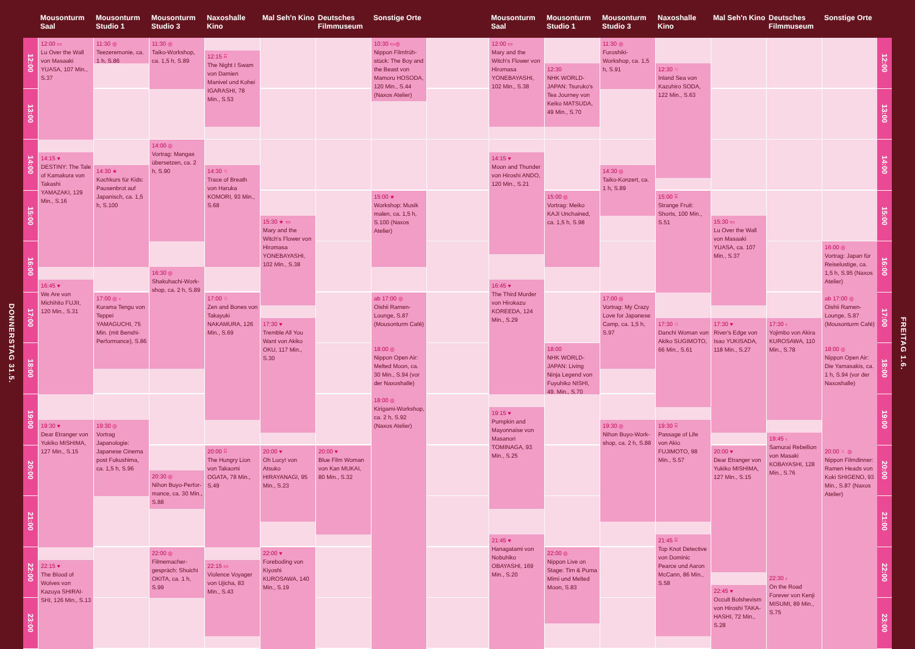Mousonturm Saal
Mousonturm Studio 1
Mousonturm Studio 3
Naxoshalle Kino
Mal Seh'n Kino
Deutsches Filmmuseum
Sonstige Orte
Mousonturm Saal
Mousonturm Studio 1
Mousonturm Studio 3
Naxoshalle Kino
Mal Seh'n Kino
Deutsches Filmmuseum
Sonstige Orte
DONNERSTAG 31.5.
12:00
13:00
14:00
15:00
16:00
17:00
18:00
19:00
20:00
21:00
22:00
23:00
12:00 ▭
Lu Over the Wall von Masaaki YUASA, 107 Min., S.37
14:15 ♥
DESTINY: The Tale of Kamakura von Takashi YAMAZAKI, 129 Min., S.16
16:45 ♥
We Are von Michihito FUJII, 120 Min., S.31
19:30 ♥
Dear Etranger von Yukiko MISHIMA, 127 Min., S.15
22:15 ♥
The Blood of Wolves von Kazuya SHIRAI­SHI, 126 Min., S.13
11:30 ◎
Teezeremonie, ca. 1 h, S.86
14:30 ★
Kochkurs für Kids: Pausenbrot auf Japanisch, ca. 1,5 h, S.100
17:00 ◎ ‹
Kurama Tengu von Teppei YAMAGUCHI, 75 Min. (mit Ben­shi-Performance), S.86
19:30 ◎
Vortrag Japanologie: Japanese Cinema post Fukushima, ca. 1,5 h, S.96
11:30 ◎
Taiko-Workshop, ca. 1,5 h, S.89
14:00 ◎
Vortrag: Mangas übersetzen, ca. 2 h, S.90
16:30 ◎
Shakuhachi-Work­shop, ca. 2 h, S.89
20:30 ◎
Nihon Buyo-Perfor­mance, ca. 30 Min., S.88
22:00 ◎
Filmemacher­gespräch: Shuichi OKITA, ca. 1 h, S.99
12:15 ⠿
The Night I Swam von Damien Manivel und Kohei IGARASHI, 78 Min., S.53
14:30 ⁙
Trace of Breath von Haruka KOMORI, 93 Min., S.68
17:00 ⁙
Zen and Bones von Takayuki NAKAMU­RA, 126 Min., S.69
20:00 ⠿
The Hungry Lion von Takaomi OGATA, 78 Min., S.49
22:15 ▭
Violence Voyager von Ujicha, 83 Min., S.43
15:30 ★ ▭
Mary and the Witch's Flower von Hiromasa YONEBAYASHI, 102 Min., S.38
17:30 ♥
Tremble All You Want von Akiko OKU, 117 Min., S.30
20:00 ♥
Oh Lucy! von Atsuko HIRAYANAGI, 95 Min., S.23
22:00 ♥
Foreboding von Kiyoshi KUROSAWA, 140 Min., S.19
20:00 ♥
Blue Film Woman von Kan MUKAI, 80 Min., S.32
10:30 ▭◎
Nippon Filmfrüh­stück: The Boy and the Beast von Mamoru HOSODA, 120 Min., S.44 (Naxos Atelier)
15:00 ★
Workshop: Musik malen, ca. 1,5 h, S.100 (Naxos Atelier)
ab 17:00 ◎
Oishii Ramen-Lounge, S.87 (Mousonturm Café)
18:00 ◎
Nippon Open Air: Melted Moon, ca. 30 Min., S.94 (vor der Naxoshalle)
18:00 ◎
Kirigami-Workshop, ca. 2 h, S.92 (Naxos Atelier)
12:00 ▭
Mary and the Witch's Flower von Hiromasa YONEBAYASHI, 102 Min., S.38
14:15 ♥
Moon and Thunder von Hiroshi ANDO, 120 Min., S.21
16:45 ♥
The Third Murder von Hirokazu KOREEDA, 124 Min., S.29
19:15 ♥
Pumpkin and Mayonnaise von Masanori TOMINAGA, 93 Min., S.25
21:45 ♥
Hanagatami von Nobuhiko OBAYASHI, 169 Min., S.20
12:30
NHK WORLD-JAPAN: Tsuruko's Tea Journey von Keiko MATSUDA, 49 Min., S.70
15:00 ◎
Vortrag: Meiko KAJI Unchained, ca. 1,5 h, S.98
18:00
NHK WORLD-JAPAN: Living Ninja Legend von Fuyuhiko NISHI, 49. Min., S.70
22:00 ◎
Nippon Live on Stage: Tim & Puma Mimi und Melted Moon, S.83
11:30 ◎
Furoshiki-Workshop, ca. 1,5 h, S.91
14:30 ◎
Taiko-Konzert, ca. 1 h, S.89
17:00 ◎
Vortrag: My Crazy Love for Japanese Camp, ca. 1,5 h, S.97
19:30 ◎
Nihon Buyo-Work­shop, ca. 2 h, S.88
12:30 ⁙
Inland Sea von Kazuhiro SODA, 122 Min., S.63
15:00 ⠿
Strange Fruit: Shorts, 100 Min., S.51
17:30 ⁙
Danchi Woman von Akiko SUGIMOTO, 66 Min., S.61
19:30 ⠿
Passage of Life von Akio FUJIMOTO, 98 Min., S.57
21:45 ⠿
Top Knot Detective von Dominic Pearce und Aaron McCann, 86 Min., S.58
15:30 ▭
Lu Over the Wall von Masaaki YUASA, ca. 107 Min., S.37
17:30 ♥
River's Edge von Isao YUKISADA, 118 Min., S.27
20:00 ♥
Dear Etranger von Yukiko MISHIMA, 127 Min., S.15
22:45 ♥
Occult Bolshevism von Hiroshi TAKA­HASHI, 72 Min., S.28
17:30 ‹
Yojimbo von Akira KUROSAWA, 110 Min., S.78
19:45 ‹
Samurai Rebellion von Masaki KOBAYA­SHI, 128 Min., S.76
22:30 ‹
On the Road Forever von Kenji MISUMI, 89 Min., S.75
16:00 ◎
Vortrag: Japan für Reiselustige, ca. 1,5 h, S.95 (Naxos Atelier)
ab 17:00 ◎
Oishii Ramen-Lounge, S.87 (Mousonturm Café)
18:00 ◎
Nippon Open Air: Die Yamasakis, ca. 1 h, S.94 (vor der Naxoshalle)
20:00 ⁙ ◎
Nippon Filmdinner: Ramen Heads von Koki SHIGENO, 93 Min., S.87 (Naxos Atelier)
12:00
13:00
14:00
15:00
16:00
17:00
18:00
19:00
20:00
21:00
22:00
23:00
FREITAG 1.6.